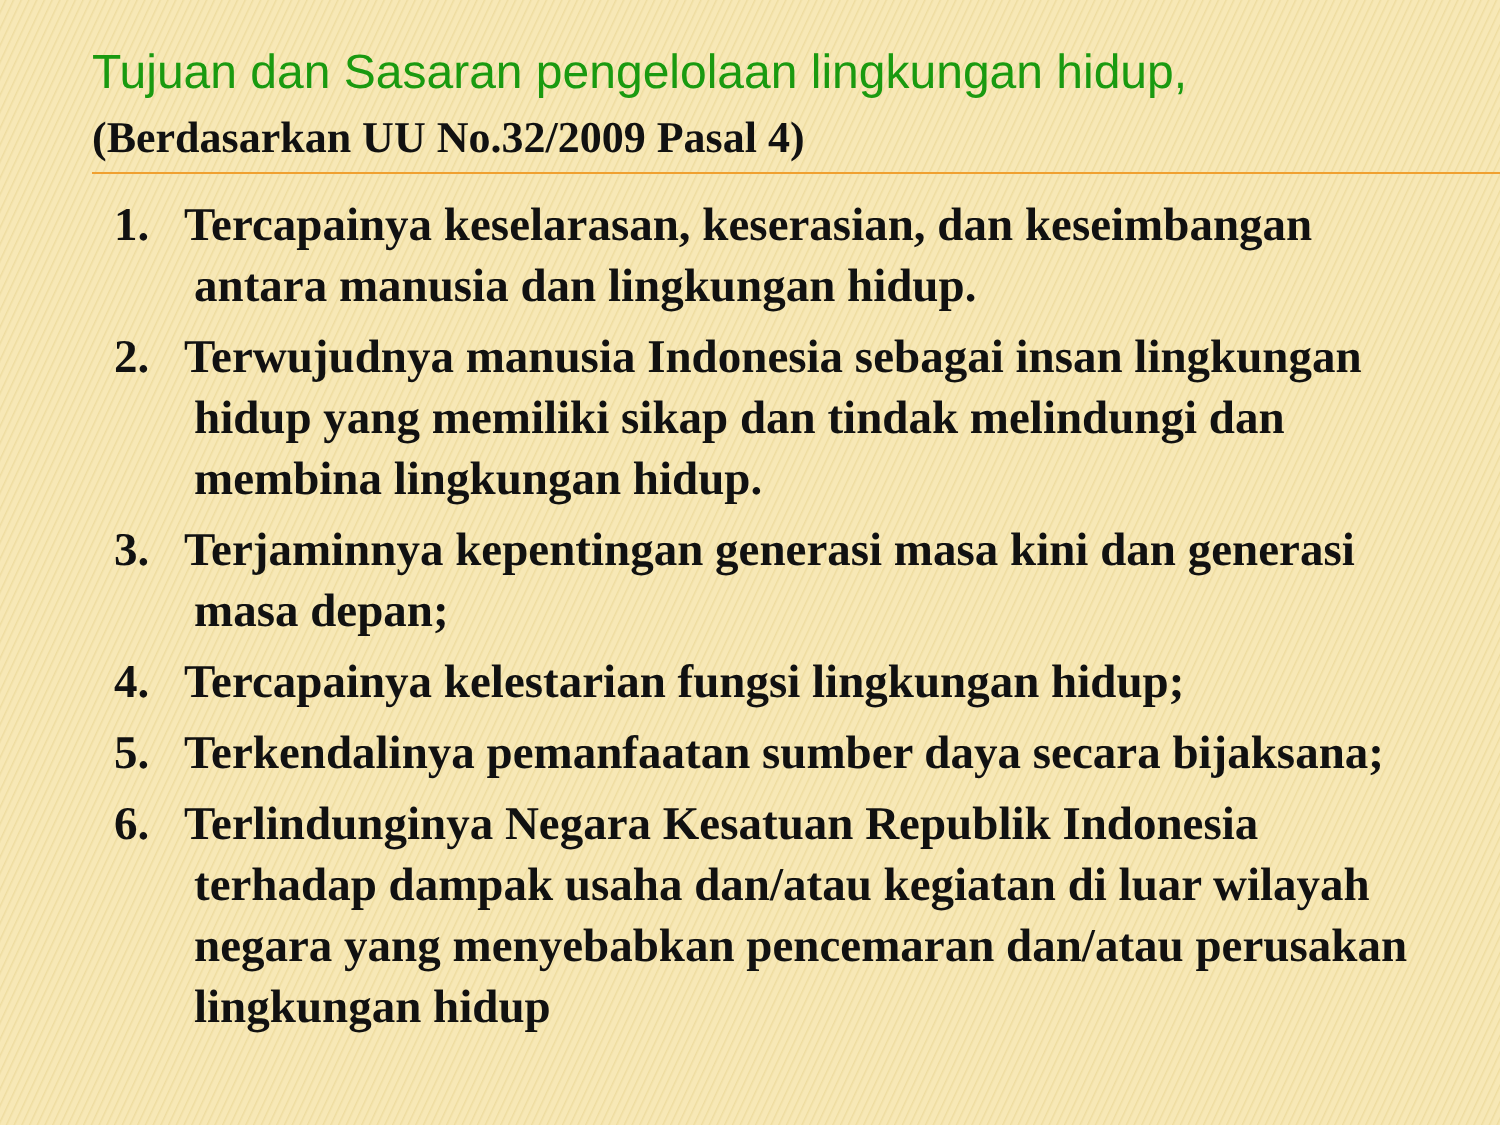Tujuan dan Sasaran pengelolaan lingkungan hidup,
(Berdasarkan UU No.32/2009 Pasal 4)
1. Tercapainya keselarasan, keserasian, dan keseimbangan antara manusia dan lingkungan hidup.
2. Terwujudnya manusia Indonesia sebagai insan lingkungan hidup yang memiliki sikap dan tindak melindungi dan membina lingkungan hidup.
3. Terjaminnya kepentingan generasi masa kini dan generasi masa depan;
4. Tercapainya kelestarian fungsi lingkungan hidup;
5. Terkendalinya pemanfaatan sumber daya secara bijaksana;
6. Terlindunginya Negara Kesatuan Republik Indonesia terhadap dampak usaha dan/atau kegiatan di luar wilayah negara yang menyebabkan pencemaran dan/atau perusakan lingkungan hidup